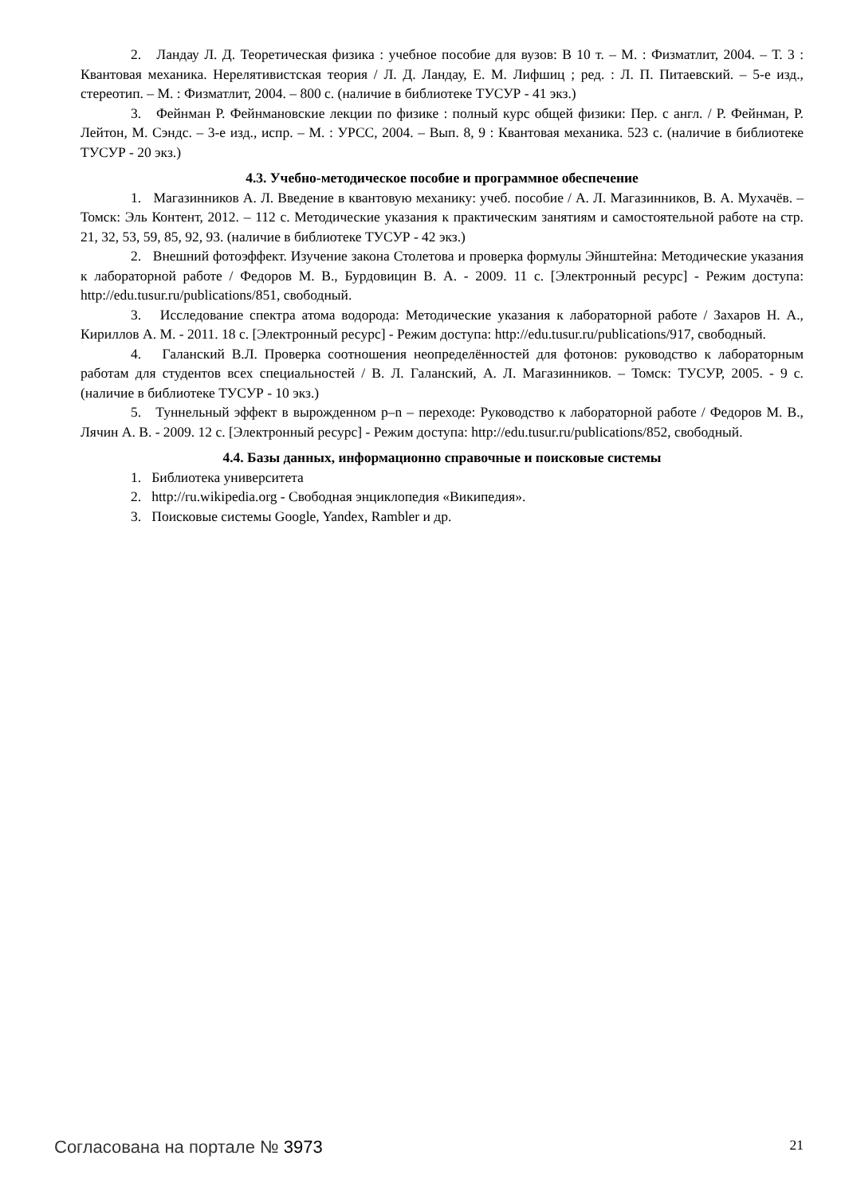2. Ландау Л. Д. Теоретическая физика : учебное пособие для вузов: В 10 т. – М. : Физматлит, 2004. – Т. 3 : Квантовая механика. Нерелятивистская теория / Л. Д. Ландау, Е. М. Лифшиц ; ред. : Л. П. Питаевский. – 5-е изд., стереотип. – М. : Физматлит, 2004. – 800 с. (наличие в библиотеке ТУСУР - 41 экз.)
3. Фейнман Р. Фейнмановские лекции по физике : полный курс общей физики: Пер. с англ. / Р. Фейнман, Р. Лейтон, М. Сэндс. – 3-е изд., испр. – М. : УРСС, 2004. – Вып. 8, 9 : Квантовая механика. 523 с. (наличие в библиотеке ТУСУР - 20 экз.)
4.3. Учебно-методическое пособие и программное обеспечение
1. Магазинников А. Л. Введение в квантовую механику: учеб. пособие / А. Л. Магазинников, В. А. Мухачёв. – Томск: Эль Контент, 2012. – 112 с. Методические указания к практическим занятиям и самостоятельной работе на стр. 21, 32, 53, 59, 85, 92, 93. (наличие в библиотеке ТУСУР - 42 экз.)
2. Внешний фотоэффект. Изучение закона Столетова и проверка формулы Эйнштейна: Методические указания к лабораторной работе / Федоров М. В., Бурдовицин В. А. - 2009. 11 с. [Электронный ресурс] - Режим доступа: http://edu.tusur.ru/publications/851, свободный.
3. Исследование спектра атома водорода: Методические указания к лабораторной работе / Захаров Н. А., Кириллов А. М. - 2011. 18 с. [Электронный ресурс] - Режим доступа: http://edu.tusur.ru/publications/917, свободный.
4. Галанский В.Л. Проверка соотношения неопределённостей для фотонов: руководство к лабораторным работам для студентов всех специальностей / В. Л. Галанский, А. Л. Магазинников. – Томск: ТУСУР, 2005. - 9 с. (наличие в библиотеке ТУСУР - 10 экз.)
5. Туннельный эффект в вырожденном p–n – переходе: Руководство к лабораторной работе / Федоров М. В., Лячин А. В. - 2009. 12 с. [Электронный ресурс] - Режим доступа: http://edu.tusur.ru/publications/852, свободный.
4.4. Базы данных, информационно справочные и поисковые системы
1. Библиотека университета
2. http://ru.wikipedia.org - Свободная энциклопедия «Википедия».
3. Поисковые системы Google, Yandex, Rambler и др.
Согласована на портале № 3973 21